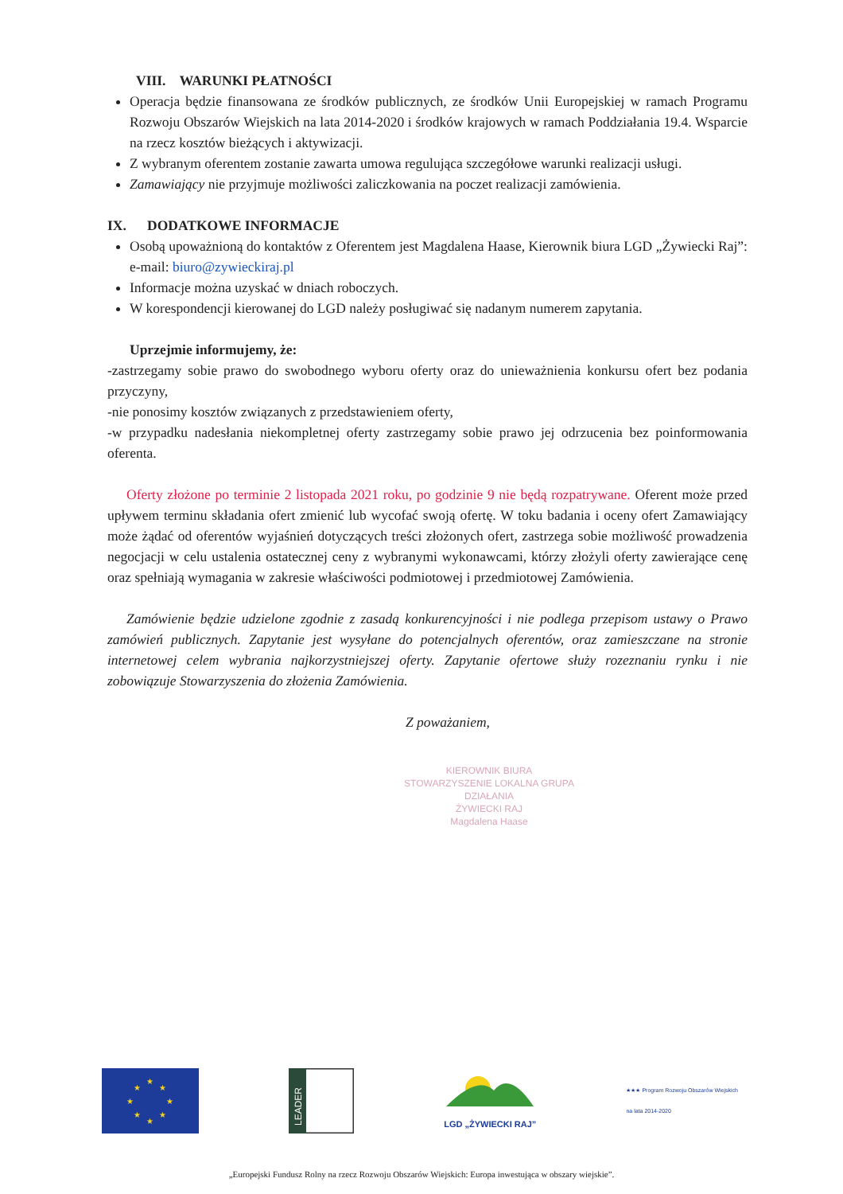VIII. WARUNKI PŁATNOŚCI
Operacja będzie finansowana ze środków publicznych, ze środków Unii Europejskiej w ramach Programu Rozwoju Obszarów Wiejskich na lata 2014-2020 i środków krajowych w ramach Poddziałania 19.4. Wsparcie na rzecz kosztów bieżących i aktywizacji.
Z wybranym oferentem zostanie zawarta umowa regulująca szczegółowe warunki realizacji usługi.
Zamawiający nie przyjmuje możliwości zaliczkowania na poczet realizacji zamówienia.
IX. DODATKOWE INFORMACJE
Osobą upoważnioną do kontaktów z Oferentem jest Magdalena Haase, Kierownik biura LGD „Żywiecki Raj”: e-mail: biuro@zywieckiraj.pl
Informacje można uzyskać w dniach roboczych.
W korespondencji kierowanej do LGD należy posługiwać się nadanym numerem zapytania.
Uprzejmie informujemy, że:
-zastrzegamy sobie prawo do swobodnego wyboru oferty oraz do unieważnienia konkursu ofert bez podania przyczyny,
-nie ponosimy kosztów związanych z przedstawieniem oferty,
-w przypadku nadesłania niekompletnej oferty zastrzegamy sobie prawo jej odrzucenia bez poinformowania oferenta.
Oferty złożone po terminie 2 listopada 2021 roku, po godzinie 9 nie będą rozpatrywane. Oferent może przed upływem terminu składania ofert zmienić lub wycofać swoją ofertę. W toku badania i oceny ofert Zamawiający może żądać od oferentów wyjaśnień dotyczących treści złożonych ofert, zastrzega sobie możliwość prowadzenia negocjacji w celu ustalenia ostatecznej ceny z wybranymi wykonawcami, którzy złożyli oferty zawierające cenę oraz spełniają wymagania w zakresie właściwości podmiotowej i przedmiotowej Zamówienia.
Zamówienie będzie udzielone zgodnie z zasadą konkurencyjności i nie podlega przepisom ustawy o Prawo zamówień publicznych. Zapytanie jest wysyłane do potencjalnych oferentów, oraz zamieszczane na stronie internetowej celem wybrania najkorzystniejszej oferty. Zapytanie ofertowe służy rozeznaniu rynku i nie zobowiązuje Stowarzyszenia do złożenia Zamówienia.
Z poważaniem,
KIEROWNIK BIURA
STOWARZYSZENIE LOKALNA GRUPA DZIAŁANIA
ŻYWIECKI RAJ
Magdalena Haase
★
★
★
★
★
★
★
★
LEADER
LGD „ŻYWIECKI RAJ”
★★★ Program Rozwoju Obszarów Wiejskich
na lata 2014-2020
„Europejski Fundusz Rolny na rzecz Rozwoju Obszarów Wiejskich: Europa inwestująca w obszary wiejskie”.